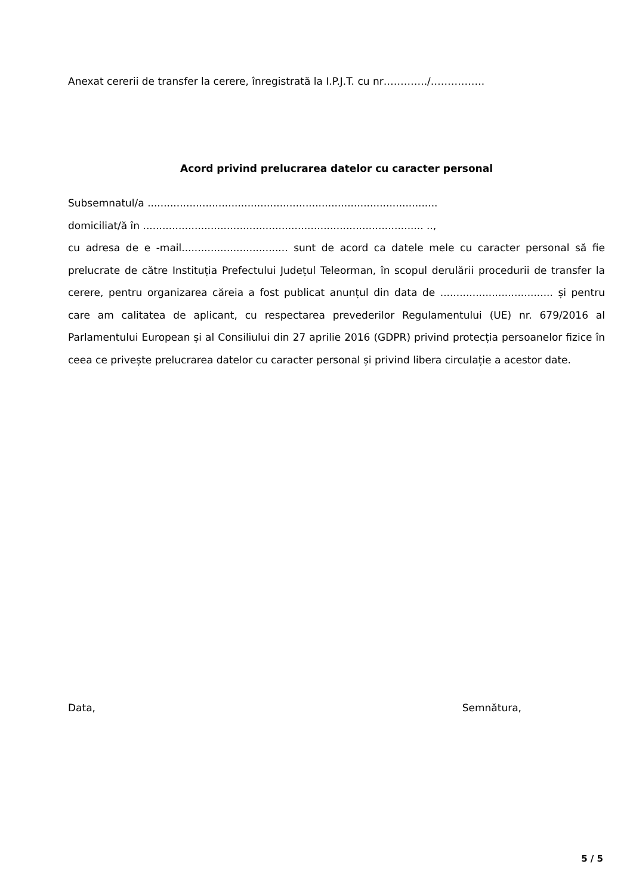Anexat cererii de transfer la cerere, înregistrată la I.P.J.T. cu nr…………./…………….
Acord privind prelucrarea datelor cu caracter personal
Subsemnatul/a ..........................................................................................
domiciliat/ă în ....................................................................................... ..,
cu adresa de e -mail................................. sunt de acord ca datele mele cu caracter personal să fie prelucrate de către Instituția Prefectului Județul Teleorman, în scopul derulării procedurii de transfer la cerere, pentru organizarea căreia a fost publicat anunțul din data de ................................... și pentru care am calitatea de aplicant, cu respectarea prevederilor Regulamentului (UE) nr. 679/2016 al Parlamentului European și al Consiliului din 27 aprilie 2016 (GDPR) privind protecția persoanelor fizice în ceea ce privește prelucrarea datelor cu caracter personal și privind libera circulație a acestor date.
Data, Semnătura,
5 / 5